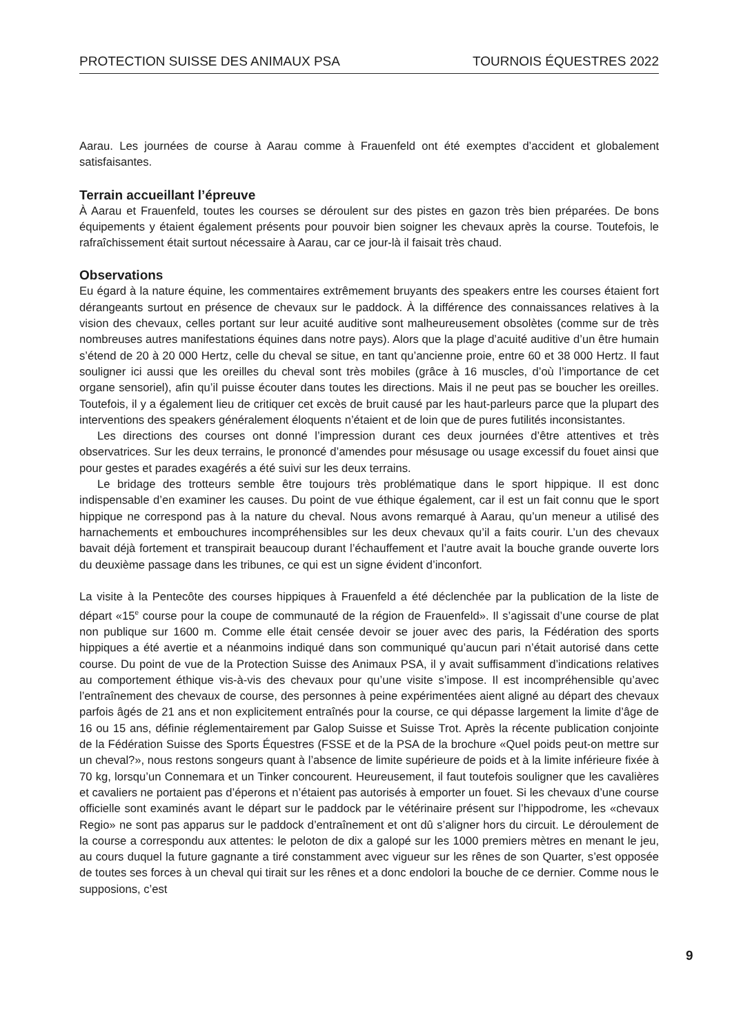PROTECTION SUISSE DES ANIMAUX PSA TOURNOIS ÉQUESTRES 2022
Aarau. Les journées de course à Aarau comme à Frauenfeld ont été exemptes d’accident et globalement satisfaisantes.
Terrain accueillant l’épreuve
À Aarau et Frauenfeld, toutes les courses se déroulent sur des pistes en gazon très bien préparées. De bons équipements y étaient également présents pour pouvoir bien soigner les chevaux après la course. Toutefois, le rafraîchissement était surtout nécessaire à Aarau, car ce jour-là il faisait très chaud.
Observations
Eu égard à la nature équine, les commentaires extrêmement bruyants des speakers entre les courses étaient fort dérangeants surtout en présence de chevaux sur le paddock. À la différence des connaissances relatives à la vision des chevaux, celles portant sur leur acuité auditive sont malheureusement obsolètes (comme sur de très nombreuses autres manifestations équines dans notre pays). Alors que la plage d’acuité auditive d’un être humain s’étend de 20 à 20 000 Hertz, celle du cheval se situe, en tant qu’ancienne proie, entre 60 et 38 000 Hertz. Il faut souligner ici aussi que les oreilles du cheval sont très mobiles (grâce à 16 muscles, d’où l’importance de cet organe sensoriel), afin qu’il puisse écouter dans toutes les directions. Mais il ne peut pas se boucher les oreilles. Toutefois, il y a également lieu de critiquer cet excès de bruit causé par les haut-parleurs parce que la plupart des interventions des speakers généralement éloquents n’étaient et de loin que de pures futilités inconsistantes.
Les directions des courses ont donné l’impression durant ces deux journées d’être attentives et très observatrices. Sur les deux terrains, le prononcé d’amendes pour mésusage ou usage excessif du fouet ainsi que pour gestes et parades exagérés a été suivi sur les deux terrains.
Le bridage des trotteurs semble être toujours très problématique dans le sport hippique. Il est donc indispensable d’en examiner les causes. Du point de vue éthique également, car il est un fait connu que le sport hippique ne correspond pas à la nature du cheval. Nous avons remarqué à Aarau, qu’un meneur a utilisé des harnachements et embouchures incompréhensibles sur les deux chevaux qu’il a faits courir. L’un des chevaux bavait déjà fortement et transpirait beaucoup durant l’échauffement et l’autre avait la bouche grande ouverte lors du deuxième passage dans les tribunes, ce qui est un signe évident d’inconfort.
La visite à la Pentecôte des courses hippiques à Frauenfeld a été déclenchée par la publication de la liste de départ «15<sup>e</sup> course pour la coupe de communauté de la région de Frauenfeld». Il s’agissait d’une course de plat non publique sur 1600 m. Comme elle était censée devoir se jouer avec des paris, la Fédération des sports hippiques a été avertie et a néanmoins indiqué dans son communiqué qu’aucun pari n’était autorisé dans cette course. Du point de vue de la Protection Suisse des Animaux PSA, il y avait suffisamment d’indications relatives au comportement éthique vis-à-vis des chevaux pour qu’une visite s’impose. Il est incompréhensible qu’avec l’entraînement des chevaux de course, des personnes à peine expérimentées aient aligné au départ des chevaux parfois âgés de 21 ans et non explicitement entraînés pour la course, ce qui dépasse largement la limite d’âge de 16 ou 15 ans, définie réglementairement par Galop Suisse et Suisse Trot. Après la récente publication conjointe de la Fédération Suisse des Sports Équestres (FSSE et de la PSA de la brochure «Quel poids peut-on mettre sur un cheval?», nous restons songeurs quant à l’absence de limite supérieure de poids et à la limite inférieure fixée à 70 kg, lorsqu’un Connemara et un Tinker concourent. Heureusement, il faut toutefois souligner que les cavalières et cavaliers ne portaient pas d’éperons et n’étaient pas autorisés à emporter un fouet. Si les chevaux d’une course officielle sont examinés avant le départ sur le paddock par le vétérinaire présent sur l’hippodrome, les «chevaux Regio» ne sont pas apparus sur le paddock d’entraînement et ont dû s’aligner hors du circuit. Le déroulement de la course a correspondu aux attentes: le peloton de dix a galopé sur les 1000 premiers mètres en menant le jeu, au cours duquel la future gagnante a tiré constamment avec vigueur sur les rênes de son Quarter, s’est opposée de toutes ses forces à un cheval qui tirait sur les rênes et a donc endolori la bouche de ce dernier. Comme nous le supposions, c’est
9